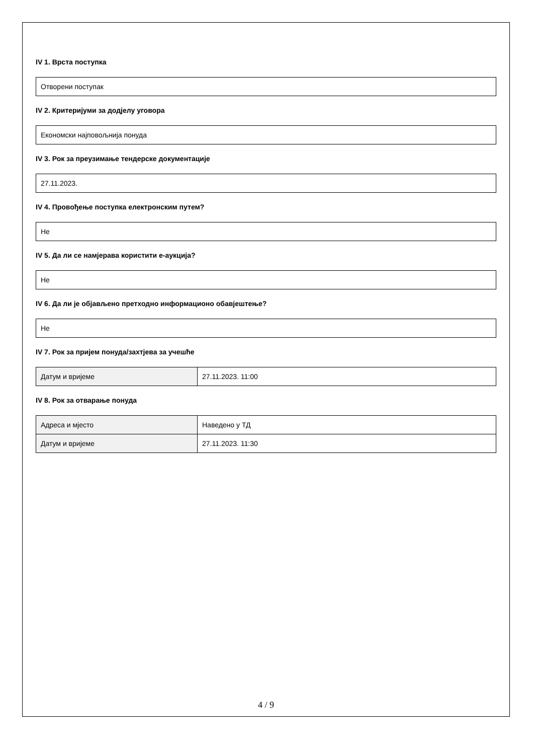IV 1. Врста поступка
Отворени поступак
IV 2. Критеријуми за додјелу уговора
Економски најповољнија понуда
IV 3. Рок за преузимање тендерске документације
27.11.2023.
IV 4. Провођење поступка електронским путем?
Не
IV 5. Да ли се намјерава користити е-аукција?
Не
IV 6. Да ли је објављено претходно информационо обавјештење?
Не
IV 7. Рок за пријем понуда/захтјева за учешће
| Датум и вријеме | 27.11.2023. 11:00 |
IV 8. Рок за отварање понуда
| Адреса и мјесто | Наведено у ТД |
| Датум и вријеме | 27.11.2023. 11:30 |
4 / 9